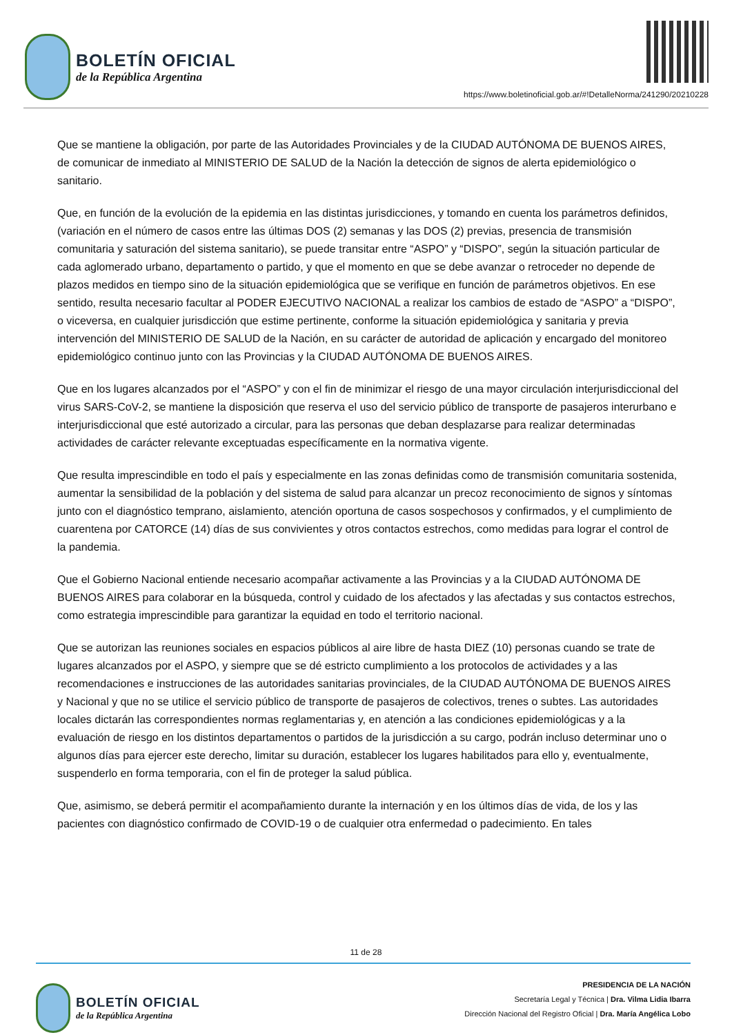BOLETÍN OFICIAL
de la República Argentina
https://www.boletinoficial.gob.ar/#!DetalleNorma/241290/20210228
Que se mantiene la obligación, por parte de las Autoridades Provinciales y de la CIUDAD AUTÓNOMA DE BUENOS AIRES, de comunicar de inmediato al MINISTERIO DE SALUD de la Nación la detección de signos de alerta epidemiológico o sanitario.
Que, en función de la evolución de la epidemia en las distintas jurisdicciones, y tomando en cuenta los parámetros definidos, (variación en el número de casos entre las últimas DOS (2) semanas y las DOS (2) previas, presencia de transmisión comunitaria y saturación del sistema sanitario), se puede transitar entre “ASPO” y “DISPO”, según la situación particular de cada aglomerado urbano, departamento o partido, y que el momento en que se debe avanzar o retroceder no depende de plazos medidos en tiempo sino de la situación epidemiológica que se verifique en función de parámetros objetivos. En ese sentido, resulta necesario facultar al PODER EJECUTIVO NACIONAL a realizar los cambios de estado de “ASPO” a “DISPO”, o viceversa, en cualquier jurisdicción que estime pertinente, conforme la situación epidemiológica y sanitaria y previa intervención del MINISTERIO DE SALUD de la Nación, en su carácter de autoridad de aplicación y encargado del monitoreo epidemiológico continuo junto con las Provincias y la CIUDAD AUTÓNOMA DE BUENOS AIRES.
Que en los lugares alcanzados por el “ASPO” y con el fin de minimizar el riesgo de una mayor circulación interjurisdiccional del virus SARS-CoV-2, se mantiene la disposición que reserva el uso del servicio público de transporte de pasajeros interurbano e interjurisdiccional que esté autorizado a circular, para las personas que deban desplazarse para realizar determinadas actividades de carácter relevante exceptuadas específicamente en la normativa vigente.
Que resulta imprescindible en todo el país y especialmente en las zonas definidas como de transmisión comunitaria sostenida, aumentar la sensibilidad de la población y del sistema de salud para alcanzar un precoz reconocimiento de signos y síntomas junto con el diagnóstico temprano, aislamiento, atención oportuna de casos sospechosos y confirmados, y el cumplimiento de cuarentena por CATORCE (14) días de sus convivientes y otros contactos estrechos, como medidas para lograr el control de la pandemia.
Que el Gobierno Nacional entiende necesario acompañar activamente a las Provincias y a la CIUDAD AUTÓNOMA DE BUENOS AIRES para colaborar en la búsqueda, control y cuidado de los afectados y las afectadas y sus contactos estrechos, como estrategia imprescindible para garantizar la equidad en todo el territorio nacional.
Que se autorizan las reuniones sociales en espacios públicos al aire libre de hasta DIEZ (10) personas cuando se trate de lugares alcanzados por el ASPO, y siempre que se dé estricto cumplimiento a los protocolos de actividades y a las recomendaciones e instrucciones de las autoridades sanitarias provinciales, de la CIUDAD AUTÓNOMA DE BUENOS AIRES y Nacional y que no se utilice el servicio público de transporte de pasajeros de colectivos, trenes o subtes. Las autoridades locales dictarán las correspondientes normas reglamentarias y, en atención a las condiciones epidemiológicas y a la evaluación de riesgo en los distintos departamentos o partidos de la jurisdicción a su cargo, podrán incluso determinar uno o algunos días para ejercer este derecho, limitar su duración, establecer los lugares habilitados para ello y, eventualmente, suspenderlo en forma temporaria, con el fin de proteger la salud pública.
Que, asimismo, se deberá permitir el acompañamiento durante la internación y en los últimos días de vida, de los y las pacientes con diagnóstico confirmado de COVID-19 o de cualquier otra enfermedad o padecimiento. En tales
11 de 28
BOLETÍN OFICIAL
de la República Argentina
PRESIDENCIA DE LA NACIÓN
Secretaría Legal y Técnica | Dra. Vilma Lidia Ibarra
Dirección Nacional del Registro Oficial | Dra. María Angélica Lobo